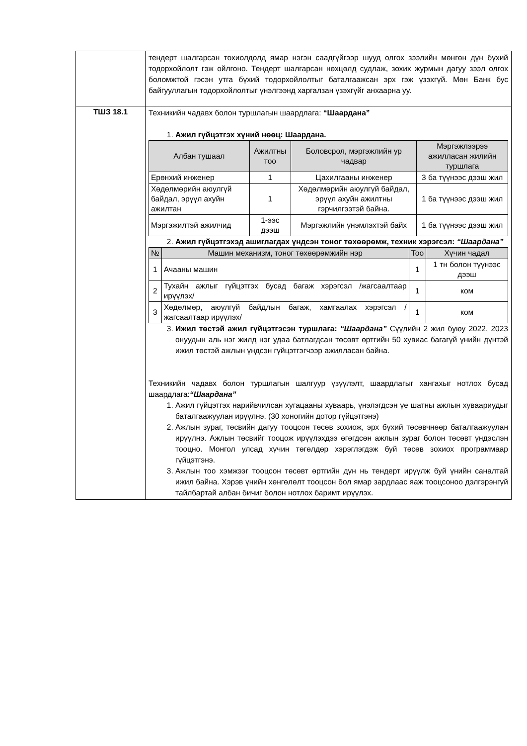| | тендерт шалгарсан тохиолдолд ямар нэгэн саадгүйгээр шууд олгох зээлийн мөнгөн дүн бүхий тодорхойлолт гэж ойлгоно. Тендерт шалгарсан нөхцөлд судлаж, зохих журмын дагуу зээл олгох боломжтой гэсэн утга бүхий тодорхойлолтыг баталгаажсан эрх гэж үзэхгүй. Мөн Банк бус байгууллагын тодорхойлолтыг үнэлгээнд харгалзан үзэхгүйг анхаарна уу. |
| ТШЗ 18.1 | Техникийн чадавх болон туршлагын шаардлага: “Шаардана” 1. Ажил гүйцэтгэх хүний нөөц: Шаардана. / Албан тушаал / Ажилтны тоо / Боловсрол, мэргэжлийн ур чадвар / Мэргэжлээрээ ажилласан жилийн туршлага / / --- / --- / --- / --- / / Ерөнхий инженер / 1 / Цахилгааны инженер / 3 ба түүнээс дээш жил / / Хөдөлмөрийн аюулгүй байдал, эрүүл ахуйн ажилтан / 1 / Хөдөлмөрийн аюулгүй байдал, эрүүл ахуйн ажилтны гэрчилгээтэй байна. / 1 ба түүнээс дээш жил / / Мэргэжилтэй ажилчид / 1-ээс дээш / Мэргэжлийн үнэмлэхтэй байх / 1 ба түүнээс дээш жил / 2. Ажил гүйцэтгэхэд ашиглагдах үндсэн тоног төхөөрөмж, техник хэрэгсэл: “Шаардана” / № / Машин механизм, тоног төхөөрөмжийн нэр / Тоо / Хүчин чадал / / --- / --- / --- / --- / / 1 / Ачааны машин / 1 / 1 тн болон түүнээс дээш / / 2 / Тухайн ажлыг гүйцэтгэх бусад багаж хэрэгсэл /жагсаалтаар ирүүлэх/ / 1 / ком / / 3 / Хөдөлмөр, аюулгүй байдлын багаж, хамгаалах хэрэгсэл /жагсаалтаар ирүүлэх/ / 1 / ком / 3. Ижил төстэй ажил гүйцэтгэсэн туршлага: “Шаардана” Сүүлийн 2 жил буюу 2022, 2023 онуудын аль нэг жилд нэг удаа батлагдсан төсөвт өртгийн 50 хувиас багагүй үнийн дүнтэй ижил төстэй ажлын үндсэн гүйцэтгэгчээр ажилласан байна. Техникийн чадавх болон туршлагын шалгуур үзүүлэлт, шаардлагыг хангахыг нотлох бусад шаардлага: “Шаардана” 1. Ажил гүйцэтгэх нарийвчилсан хугацааны хуваарь, үнэлэгдсэн үе шатны ажлын хуваариудыг баталгаажуулан ирүүлнэ. (30 хоногийн дотор гүйцэтгэнэ) 2. Ажлын зураг, төсвийн дагуу тооцсон төсөв зохиож, эрх бүхий төсөвчнөөр баталгаажуулан ирүүлнэ. Ажлын төсвийг тооцож ирүүлэхдээ өгөгдсөн ажлын зураг болон төсөвт үндэслэн тооцно. Монгол улсад хүчин төгөлдөр хэрэглэгдэж буй төсөв зохиох программаар гүйцэтгэнэ. 3. Ажлын тоо хэмжээг тооцсон төсөвт өртгийн дүн нь тендерт ирүүлж буй үнийн саналтай ижил байна. Хэрэв үнийн хөнгөлөлт тооцсон бол ямар зардлаас яаж тооцсоноо дэлгэрэнгүй тайлбартай албан бичиг болон нотлох баримт ирүүлэх. |